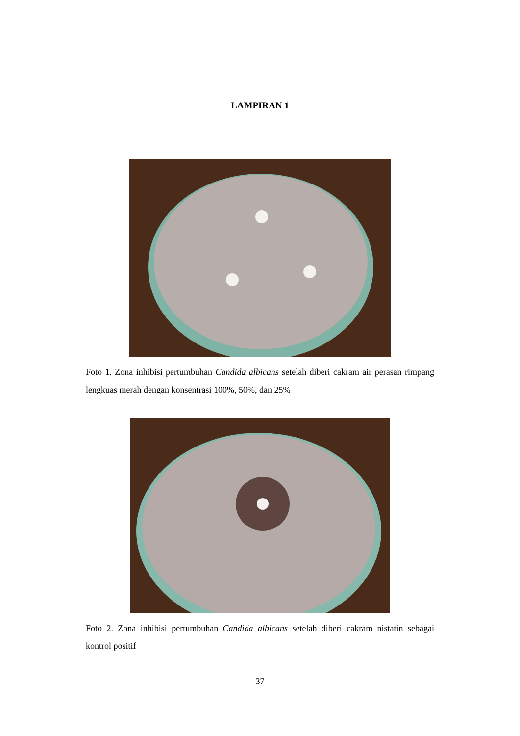LAMPIRAN 1
Foto 1. Zona inhibisi pertumbuhan Candida albicans setelah diberi cakram air perasan rimpang lengkuas merah dengan konsentrasi 100%, 50%, dan 25%
Foto 2. Zona inhibisi pertumbuhan Candida albicans setelah diberi cakram nistatin sebagai kontrol positif
37